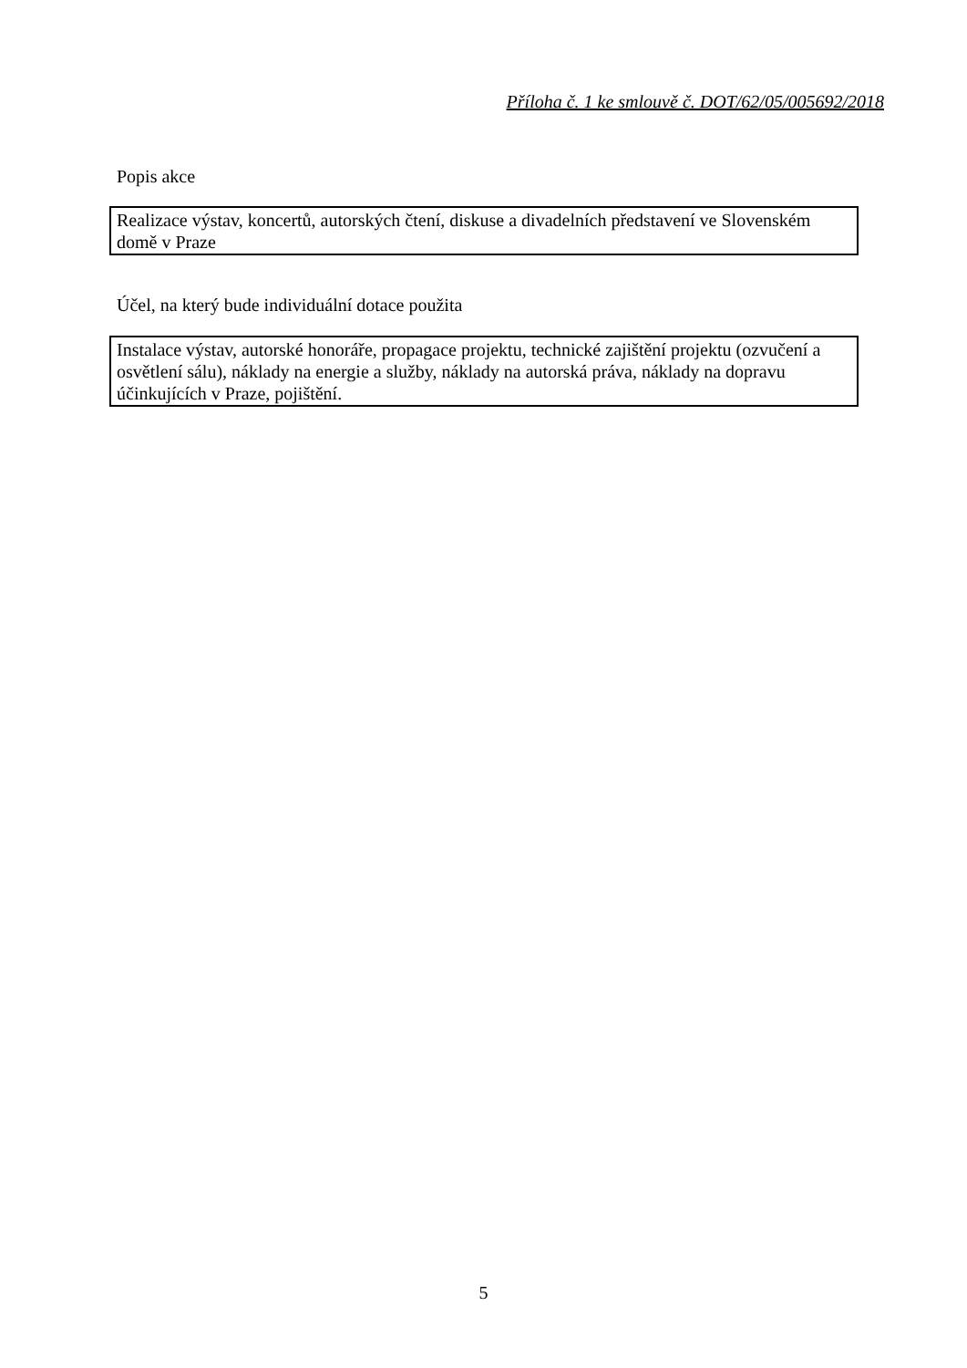Příloha č. 1 ke smlouvě č. DOT/62/05/005692/2018
Popis akce
Realizace výstav, koncertů, autorských čtení, diskuse a divadelních představení ve Slovenském domě v Praze
Účel, na který bude individuální dotace použita
Instalace výstav, autorské honoráře, propagace projektu, technické zajištění projektu (ozvučení a osvětlení sálu), náklady na energie a služby, náklady na autorská práva, náklady na dopravu účinkujících v Praze, pojištění.
5